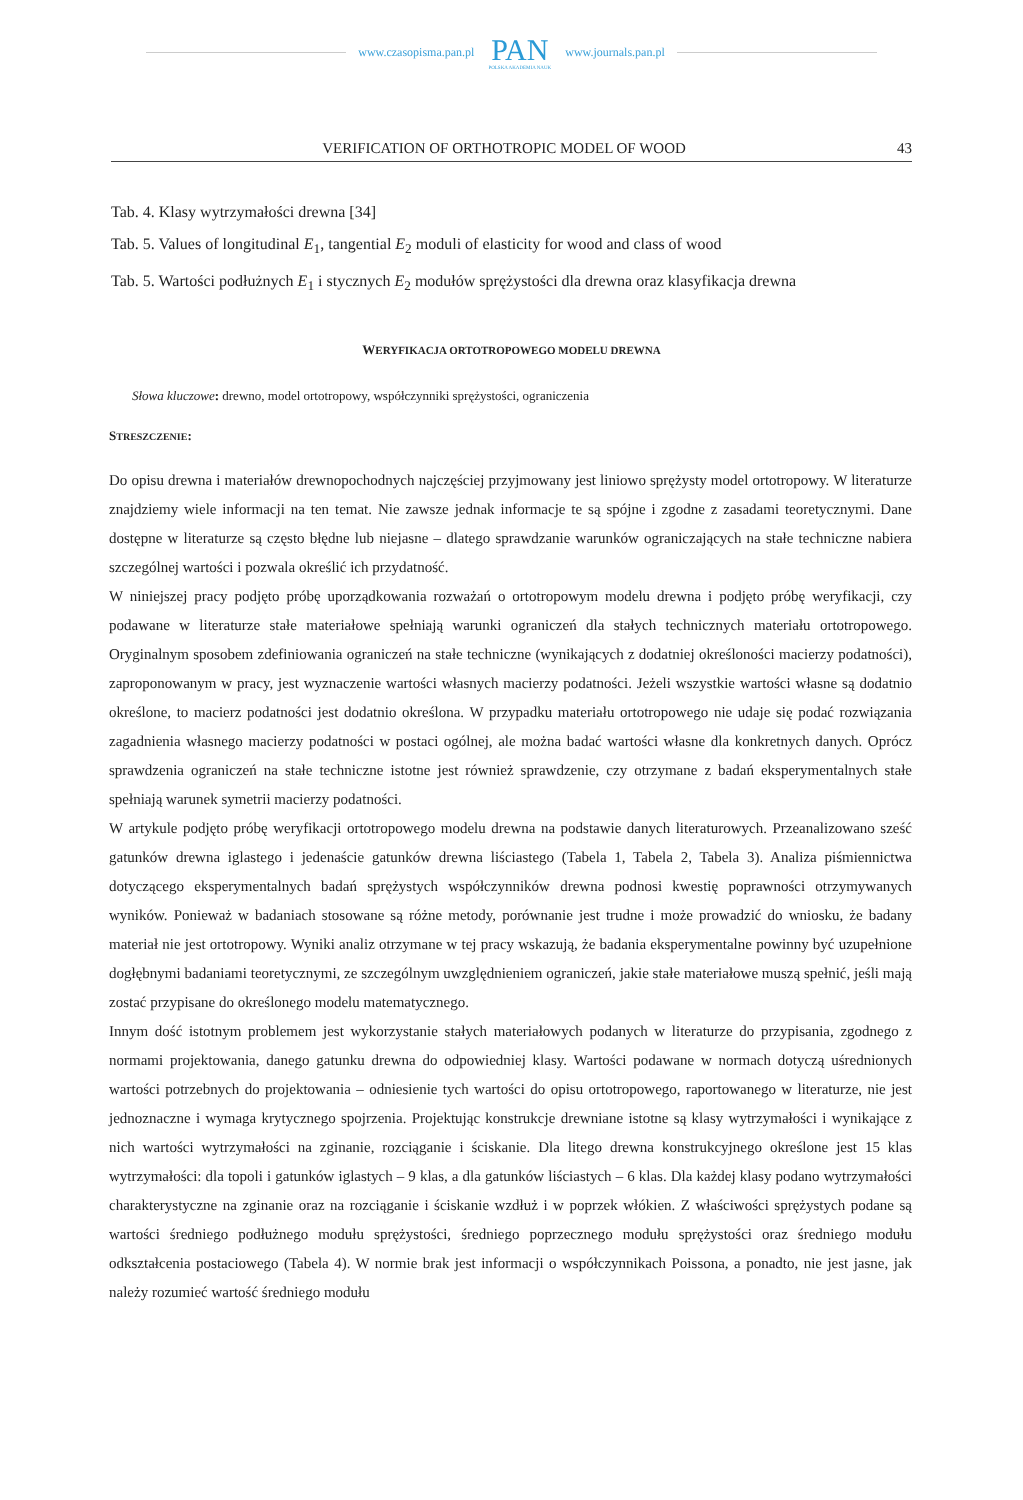www.czasopisma.pan.pl
PAN
POLSKA AKADEMIA NAUK
www.journals.pan.pl
VERIFICATION OF ORTHOTROPIC MODEL OF WOOD 43
Tab. 4. Klasy wytrzymałości drewna [34]
Tab. 5. Values of longitudinal E<sub>1</sub>, tangential E<sub>2</sub> moduli of elasticity for wood and class of wood
Tab. 5. Wartości podłużnych E<sub>1</sub> i stycznych E<sub>2</sub> modułów sprężystości dla drewna oraz klasyfikacja drewna
WERYFIKACJA ORTOTROPOWEGO MODELU DREWNA
Słowa kluczowe: drewno, model ortotropowy, współczynniki sprężystości, ograniczenia
STRESZCZENIE:
Do opisu drewna i materiałów drewnopochodnych najczęściej przyjmowany jest liniowo sprężysty model ortotropowy. W literaturze znajdziemy wiele informacji na ten temat. Nie zawsze jednak informacje te są spójne i zgodne z zasadami teoretycznymi. Dane dostępne w literaturze są często błędne lub niejasne – dlatego sprawdzanie warunków ograniczających na stałe techniczne nabiera szczególnej wartości i pozwala określić ich przydatność.
W niniejszej pracy podjęto próbę uporządkowania rozważań o ortotropowym modelu drewna i podjęto próbę weryfikacji, czy podawane w literaturze stałe materiałowe spełniają warunki ograniczeń dla stałych technicznych materiału ortotropowego. Oryginalnym sposobem zdefiniowania ograniczeń na stałe techniczne (wynikających z dodatniej określoności macierzy podatności), zaproponowanym w pracy, jest wyznaczenie wartości własnych macierzy podatności. Jeżeli wszystkie wartości własne są dodatnio określone, to macierz podatności jest dodatnio określona. W przypadku materiału ortotropowego nie udaje się podać rozwiązania zagadnienia własnego macierzy podatności w postaci ogólnej, ale można badać wartości własne dla konkretnych danych. Oprócz sprawdzenia ograniczeń na stałe techniczne istotne jest również sprawdzenie, czy otrzymane z badań eksperymentalnych stałe spełniają warunek symetrii macierzy podatności.
W artykule podjęto próbę weryfikacji ortotropowego modelu drewna na podstawie danych literaturowych. Przeanalizowano sześć gatunków drewna iglastego i jedenaście gatunków drewna liściastego (Tabela 1, Tabela 2, Tabela 3). Analiza piśmiennictwa dotyczącego eksperymentalnych badań sprężystych współczynników drewna podnosi kwestię poprawności otrzymywanych wyników. Ponieważ w badaniach stosowane są różne metody, porównanie jest trudne i może prowadzić do wniosku, że badany materiał nie jest ortotropowy. Wyniki analiz otrzymane w tej pracy wskazują, że badania eksperymentalne powinny być uzupełnione dogłębnymi badaniami teoretycznymi, ze szczególnym uwzględnieniem ograniczeń, jakie stałe materiałowe muszą spełnić, jeśli mają zostać przypisane do określonego modelu matematycznego.
Innym dość istotnym problemem jest wykorzystanie stałych materiałowych podanych w literaturze do przypisania, zgodnego z normami projektowania, danego gatunku drewna do odpowiedniej klasy. Wartości podawane w normach dotyczą uśrednionych wartości potrzebnych do projektowania – odniesienie tych wartości do opisu ortotropowego, raportowanego w literaturze, nie jest jednoznaczne i wymaga krytycznego spojrzenia. Projektując konstrukcje drewniane istotne są klasy wytrzymałości i wynikające z nich wartości wytrzymałości na zginanie, rozciąganie i ściskanie. Dla litego drewna konstrukcyjnego określone jest 15 klas wytrzymałości: dla topoli i gatunków iglastych – 9 klas, a dla gatunków liściastych – 6 klas. Dla każdej klasy podano wytrzymałości charakterystyczne na zginanie oraz na rozciąganie i ściskanie wzdłuż i w poprzek włókien. Z właściwości sprężystych podane są wartości średniego podłużnego modułu sprężystości, średniego poprzecznego modułu sprężystości oraz średniego modułu odkształcenia postaciowego (Tabela 4). W normie brak jest informacji o współczynnikach Poissona, a ponadto, nie jest jasne, jak należy rozumieć wartość średniego modułu